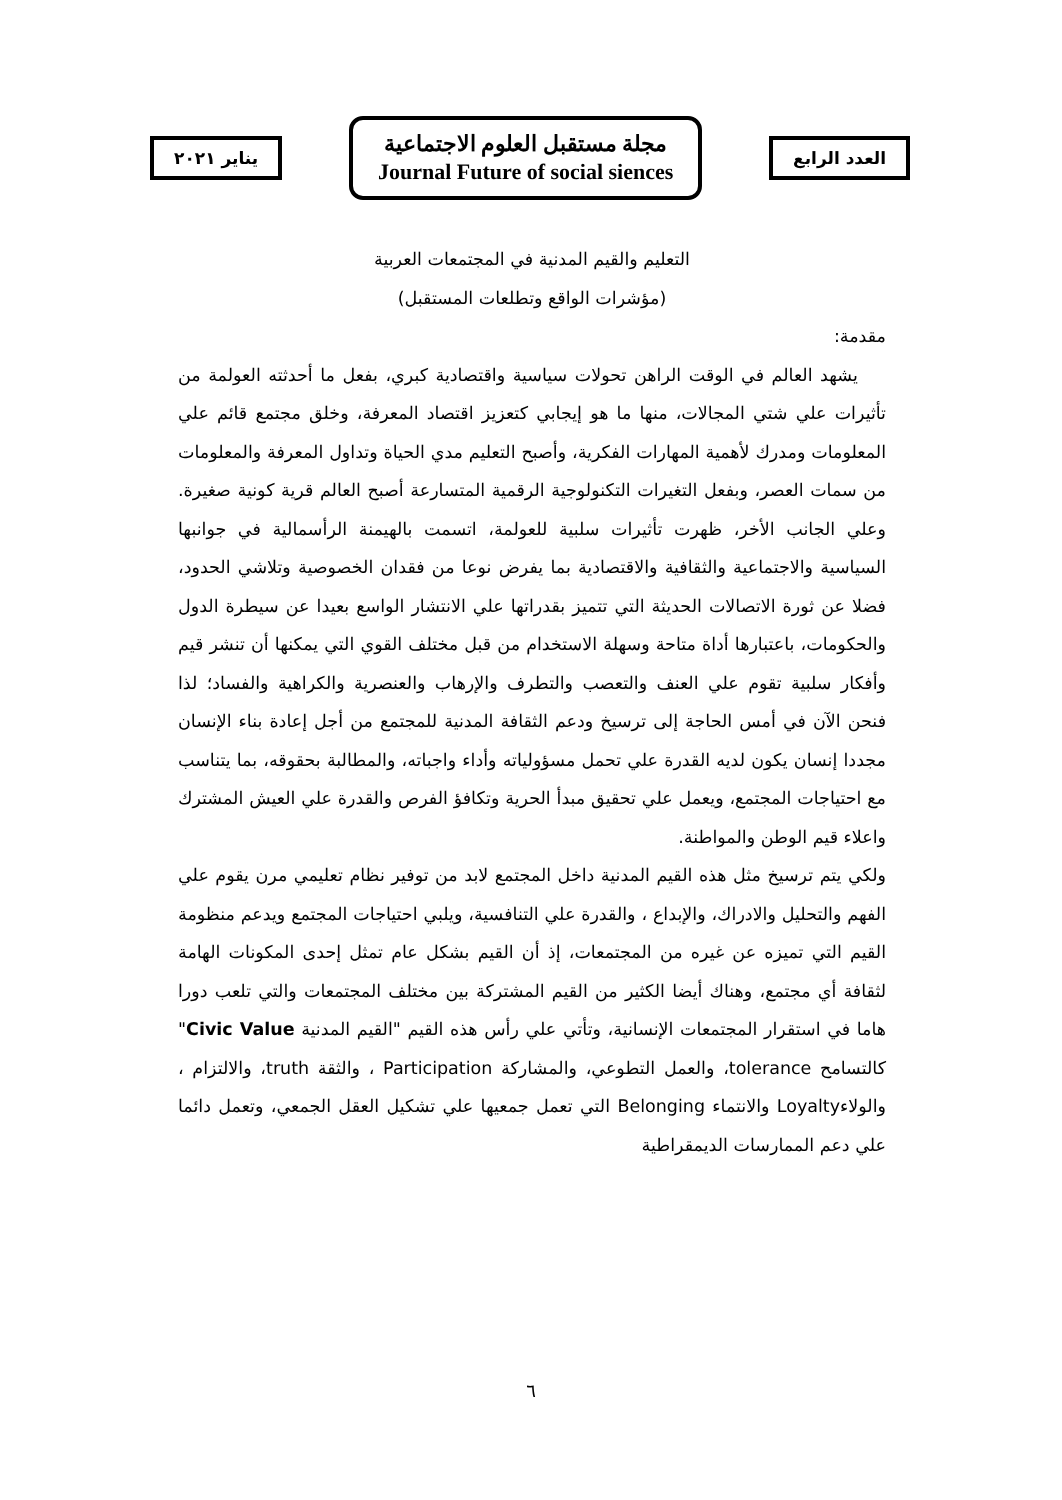العدد الرابع
مجلة مستقبل العلوم الاجتماعية
Journal Future of social siences
يناير ٢٠٢١
التعليم والقيم المدنية في المجتمعات العربية
(مؤشرات الواقع وتطلعات المستقبل)
مقدمة:
يشهد العالم في الوقت الراهن تحولات سياسية واقتصادية كبري، بفعل ما أحدثته العولمة من تأثيرات علي شتي المجالات، منها ما هو إيجابي كتعزيز اقتصاد المعرفة، وخلق مجتمع قائم علي المعلومات ومدرك لأهمية المهارات الفكرية، وأصبح التعليم مدي الحياة وتداول المعرفة والمعلومات من سمات العصر، وبفعل التغيرات التكنولوجية الرقمية المتسارعة أصبح العالم قرية كونية صغيرة. وعلي الجانب الأخر، ظهرت تأثيرات سلبية للعولمة، اتسمت بالهيمنة الرأسمالية في جوانبها السياسية والاجتماعية والثقافية والاقتصادية بما يفرض نوعا من فقدان الخصوصية وتلاشي الحدود، فضلا عن ثورة الاتصالات الحديثة التي تتميز بقدراتها علي الانتشار الواسع بعيدا عن سيطرة الدول والحكومات، باعتبارها أداة متاحة وسهلة الاستخدام من قبل مختلف القوي التي يمكنها أن تنشر قيم وأفكار سلبية تقوم علي العنف والتعصب والتطرف والإرهاب والعنصرية والكراهية والفساد؛ لذا فنحن الآن في أمس الحاجة إلى ترسيخ ودعم الثقافة المدنية للمجتمع من أجل إعادة بناء الإنسان مجددا إنسان يكون لديه القدرة علي تحمل مسؤولياته وأداء واجباته، والمطالبة بحقوقه، بما يتناسب مع احتياجات المجتمع، ويعمل علي تحقيق مبدأ الحرية وتكافؤ الفرص والقدرة علي العيش المشترك واعلاء قيم الوطن والمواطنة.
ولكي يتم ترسيخ مثل هذه القيم المدنية داخل المجتمع لابد من توفير نظام تعليمي مرن يقوم علي الفهم والتحليل والادراك، والإبداع ، والقدرة علي التنافسية، ويلبي احتياجات المجتمع ويدعم منظومة القيم التي تميزه عن غيره من المجتمعات، إذ أن القيم بشكل عام تمثل إحدى المكونات الهامة لثقافة أي مجتمع، وهناك أيضا الكثير من القيم المشتركة بين مختلف المجتمعات والتي تلعب دورا هاما في استقرار المجتمعات الإنسانية، وتأتي علي رأس هذه القيم "القيم المدنية Civic Value" كالتسامح tolerance، والعمل التطوعي، والمشاركة Participation ، والثقة truth، والالتزام ، والولاءLoyalty والانتماء Belonging التي تعمل جمعيها علي تشكيل العقل الجمعي، وتعمل دائما علي دعم الممارسات الديمقراطية
٦